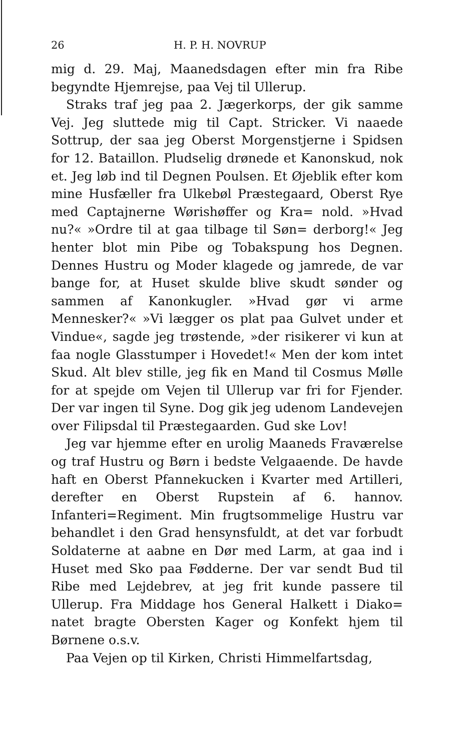26 H. P. H. NOVRUP
mig d. 29. Maj, Maanedsdagen efter min fra Ribe begyndte Hjemrejse, paa Vej til Ullerup.
Straks traf jeg paa 2. Jægerkorps, der gik samme Vej. Jeg sluttede mig til Capt. Stricker. Vi naaede Sottrup, der saa jeg Oberst Morgenstjerne i Spidsen for 12. Bataillon. Pludselig drønede et Kanonskud, nok et. Jeg løb ind til Degnen Poulsen. Et Øjeblik efter kom mine Husfæller fra Ulkebøl Præstegaard, Oberst Rye med Captajnerne Wørishøffer og Kra= nold. »Hvad nu?« »Ordre til at gaa tilbage til Søn= derborg!« Jeg henter blot min Pibe og Tobakspung hos Degnen. Dennes Hustru og Moder klagede og jamrede, de var bange for, at Huset skulde blive skudt sønder og sammen af Kanonkugler. »Hvad gør vi arme Mennesker?« »Vi lægger os plat paa Gulvet under et Vindue«, sagde jeg trøstende, »der risikerer vi kun at faa nogle Glasstumper i Hovedet!« Men der kom intet Skud. Alt blev stille, jeg fik en Mand til Cosmus Mølle for at spejde om Vejen til Ullerup var fri for Fjender. Der var ingen til Syne. Dog gik jeg udenom Landevejen over Filipsdal til Præstegaarden. Gud ske Lov!
Jeg var hjemme efter en urolig Maaneds Fraværelse og traf Hustru og Børn i bedste Velgaaende. De havde haft en Oberst Pfannekucken i Kvarter med Artilleri, derefter en Oberst Rupstein af 6. hannov. Infanteri=Regiment. Min frugtsommelige Hustru var behandlet i den Grad hensynsfuldt, at det var forbudt Soldaterne at aabne en Dør med Larm, at gaa ind i Huset med Sko paa Fødderne. Der var sendt Bud til Ribe med Lejdebrev, at jeg frit kunde passere til Ullerup. Fra Middage hos General Halkett i Diako= natet bragte Obersten Kager og Konfekt hjem til Børnene o.s.v.
Paa Vejen op til Kirken, Christi Himmelfartsdag,